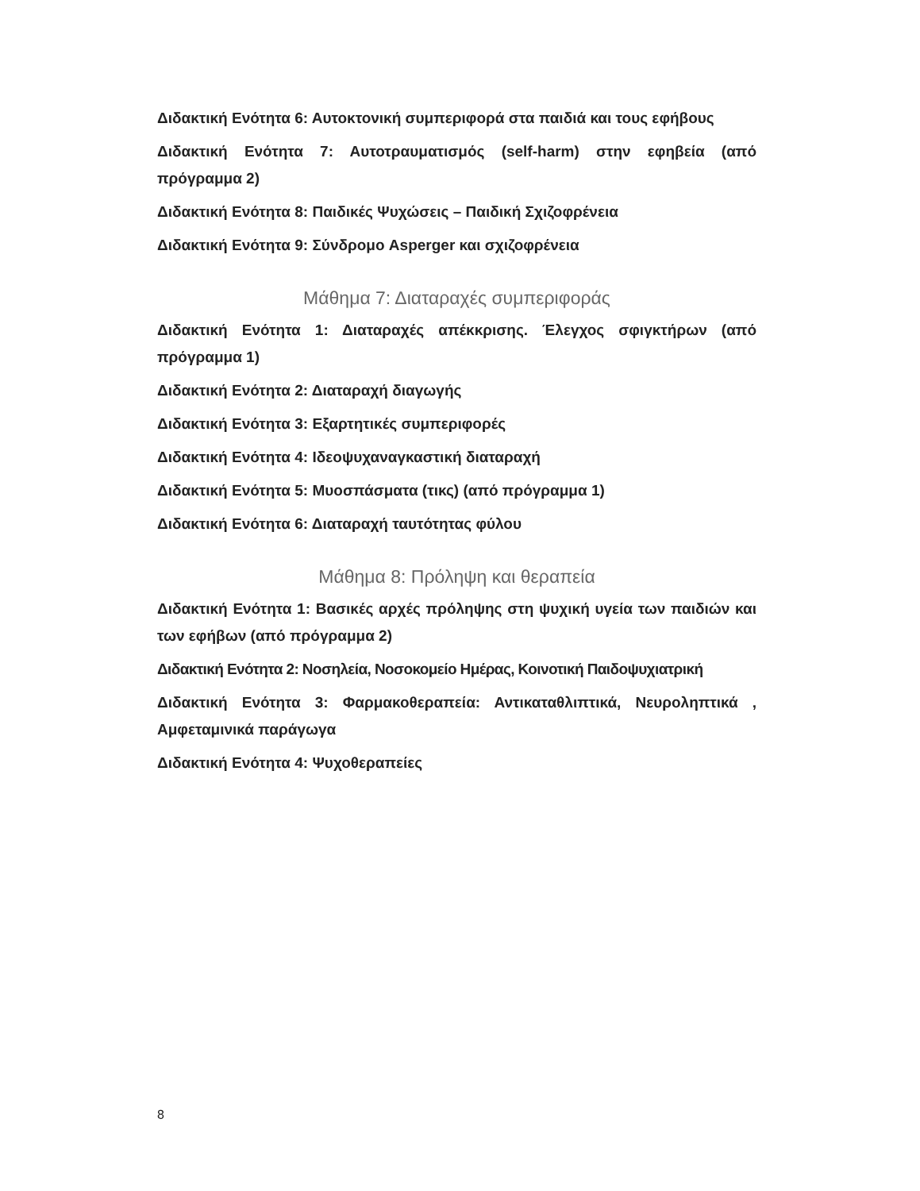Διδακτική Ενότητα 6: Αυτοκτονική συμπεριφορά στα παιδιά και τους εφήβους
Διδακτική Ενότητα 7: Αυτοτραυματισμός (self-harm) στην εφηβεία (από πρόγραμμα 2)
Διδακτική Ενότητα 8: Παιδικές Ψυχώσεις – Παιδική Σχιζοφρένεια
Διδακτική Ενότητα 9: Σύνδρομο Asperger και σχιζοφρένεια
Μάθημα 7: Διαταραχές συμπεριφοράς
Διδακτική Ενότητα 1: Διαταραχές απέκκρισης. Έλεγχος σφιγκτήρων (από πρόγραμμα 1)
Διδακτική Ενότητα 2: Διαταραχή διαγωγής
Διδακτική Ενότητα 3: Εξαρτητικές συμπεριφορές
Διδακτική Ενότητα 4: Ιδεοψυχαναγκαστική διαταραχή
Διδακτική Ενότητα 5: Μυοσπάσματα (τικς) (από πρόγραμμα 1)
Διδακτική Ενότητα 6: Διαταραχή ταυτότητας φύλου
Μάθημα 8: Πρόληψη και θεραπεία
Διδακτική Ενότητα 1: Βασικές αρχές πρόληψης στη ψυχική υγεία των παιδιών και των εφήβων (από πρόγραμμα 2)
Διδακτική Ενότητα 2: Νοσηλεία, Νοσοκομείο Ημέρας, Κοινοτική Παιδοψυχιατρική
Διδακτική Ενότητα 3: Φαρμακοθεραπεία: Αντικαταθλιπτικά, Νευροληπτικά , Αμφεταμινικά παράγωγα
Διδακτική Ενότητα 4: Ψυχοθεραπείες
8